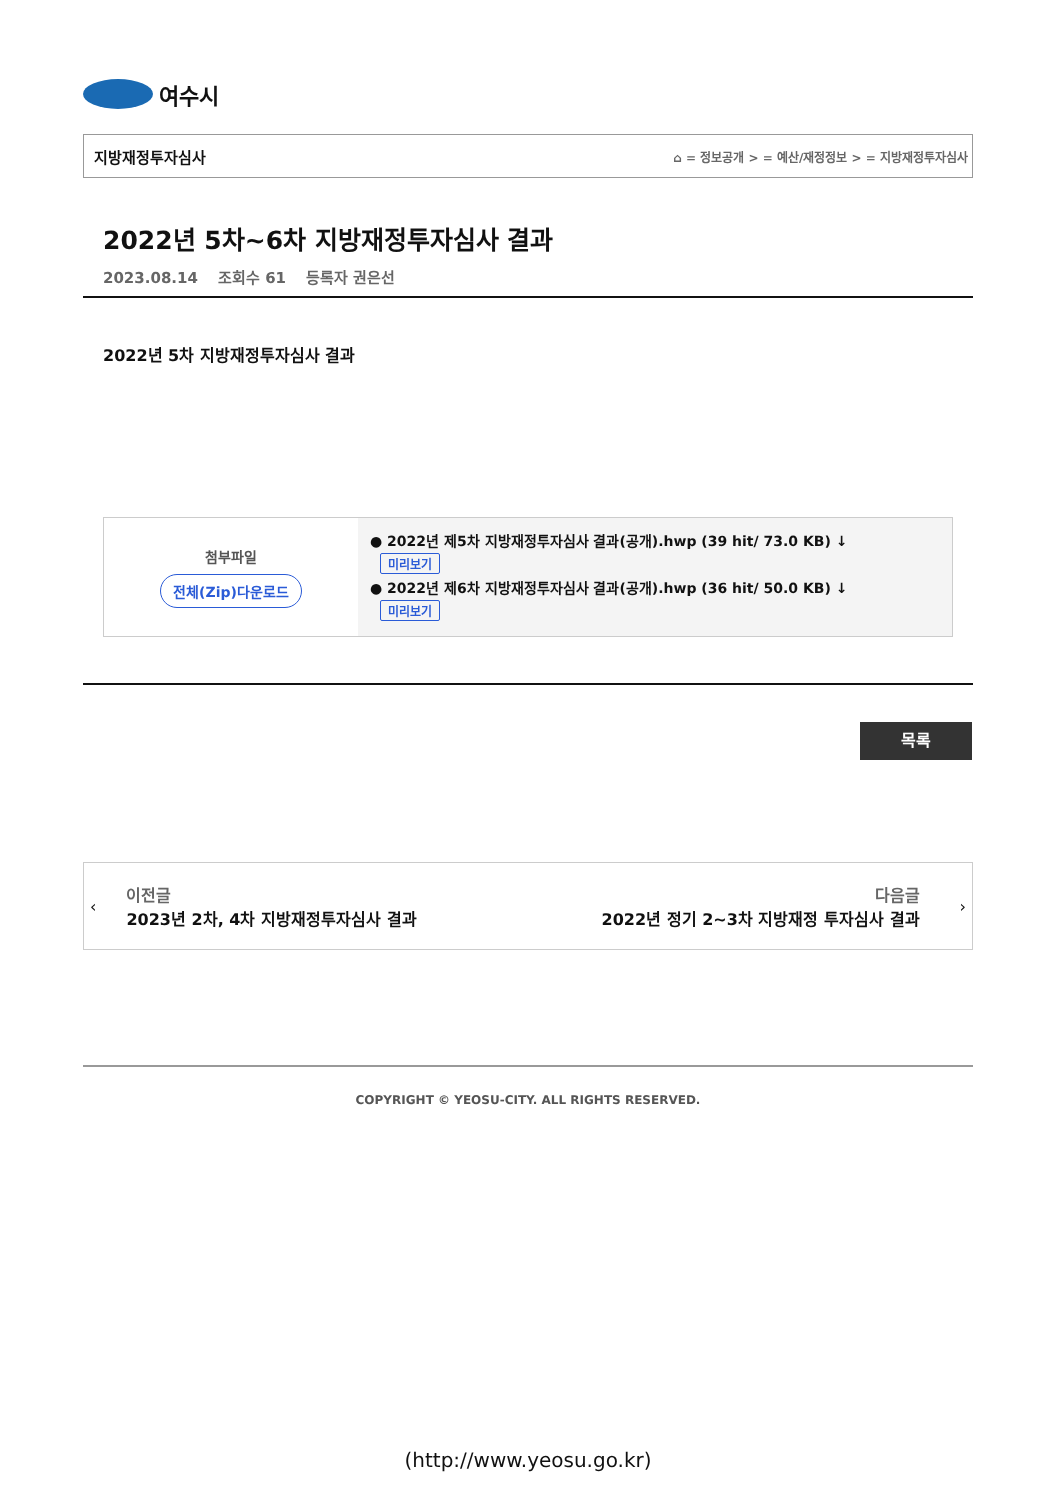여수시
지방재정투자심사 ⌂ = 정보공개 > = 예산/재정정보 > = 지방재정투자심사
2022년 5차~6차 지방재정투자심사 결과
2023.08.14 조회수 61 등록자 권은선
2022년 5차 지방재정투자심사 결과
| 첨부파일 전체(Zip)다운로드 | ● 2022년 제5차 지방재정투자심사 결과(공개).hwp (39 hit/ 73.0 KB) ↓ 미리보기 ● 2022년 제6차 지방재정투자심사 결과(공개).hwp (36 hit/ 50.0 KB) ↓ 미리보기 |
목록
‹
이전글
2023년 2차, 4차 지방재정투자심사 결과
다음글
2022년 정기 2~3차 지방재정 투자심사 결과
›
COPYRIGHT © YEOSU-CITY. ALL RIGHTS RESERVED.
(http://www.yeosu.go.kr)